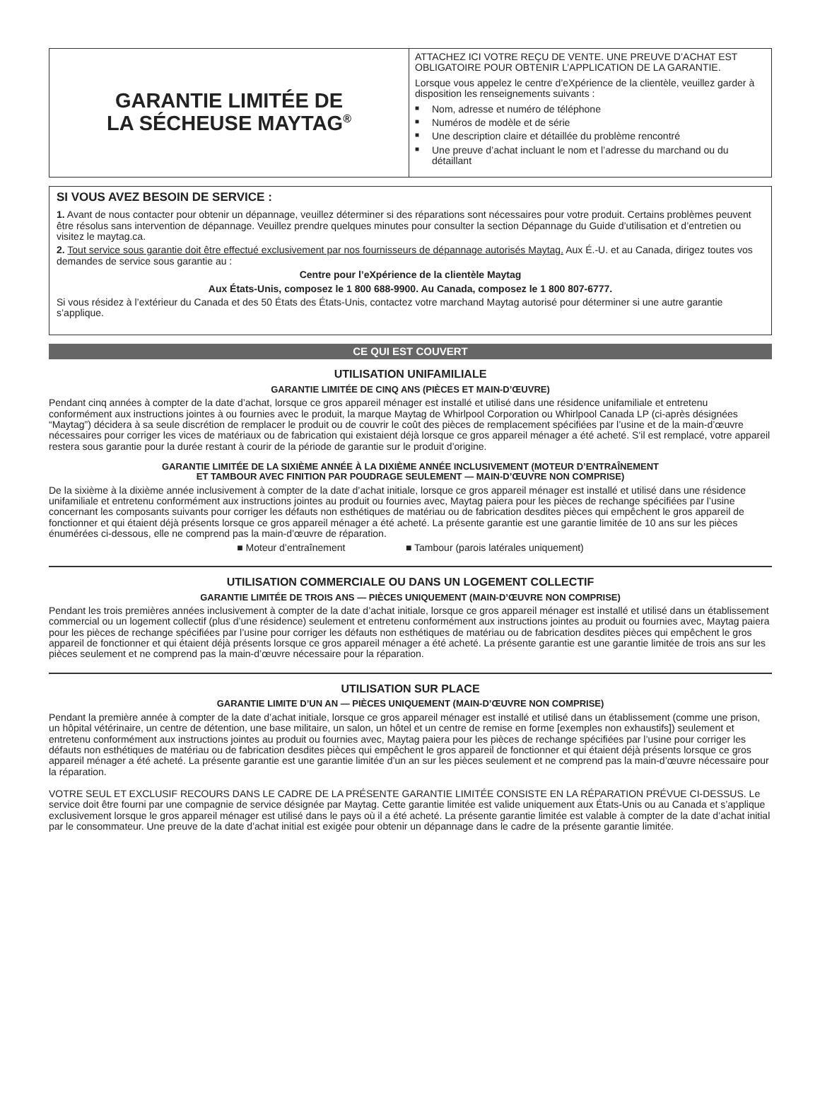GARANTIE LIMITÉE DE
LA SÉCHEUSE MAYTAG<sup>®</sup>
ATTACHEZ ICI VOTRE REÇU DE VENTE. UNE PREUVE D’ACHAT EST OBLIGATOIRE POUR OBTENIR L’APPLICATION DE LA GARANTIE.
Lorsque vous appelez le centre d’eXpérience de la clientèle, veuillez garder à disposition les renseignements suivants :
■ Nom, adresse et numéro de téléphone
■ Numéros de modèle et de série
■ Une description claire et détaillée du problème rencontré
■ Une preuve d’achat incluant le nom et l’adresse du marchand ou du détaillant
SI VOUS AVEZ BESOIN DE SERVICE :
1. Avant de nous contacter pour obtenir un dépannage, veuillez déterminer si des réparations sont nécessaires pour votre produit. Certains problèmes peuvent être résolus sans intervention de dépannage. Veuillez prendre quelques minutes pour consulter la section Dépannage du Guide d’utilisation et d’entretien ou visitez le maytag.ca.
2. Tout service sous garantie doit être effectué exclusivement par nos fournisseurs de dépannage autorisés Maytag. Aux É.-U. et au Canada, dirigez toutes vos demandes de service sous garantie au :
Centre pour l’eXpérience de la clientèle Maytag
Aux États-Unis, composez le 1 800 688-9900. Au Canada, composez le 1 800 807-6777.
Si vous résidez à l’extérieur du Canada et des 50 États des États-Unis, contactez votre marchand Maytag autorisé pour déterminer si une autre garantie s’applique.
CE QUI EST COUVERT
UTILISATION UNIFAMILIALE
GARANTIE LIMITÉE DE CINQ ANS (PIÈCES ET MAIN-D’ŒUVRE)
Pendant cinq années à compter de la date d’achat, lorsque ce gros appareil ménager est installé et utilisé dans une résidence unifamiliale et entretenu conformément aux instructions jointes à ou fournies avec le produit, la marque Maytag de Whirlpool Corporation ou Whirlpool Canada LP (ci-après désignées “Maytag”) décidera à sa seule discrétion de remplacer le produit ou de couvrir le coût des pièces de remplacement spécifiées par l’usine et de la main-d’œuvre nécessaires pour corriger les vices de matériaux ou de fabrication qui existaient déjà lorsque ce gros appareil ménager a été acheté. S’il est remplacé, votre appareil restera sous garantie pour la durée restant à courir de la période de garantie sur le produit d’origine.
GARANTIE LIMITÉE DE LA SIXIÈME ANNÉE À LA DIXIÈME ANNÉE INCLUSIVEMENT (MOTEUR D’ENTRAÎNEMENT
ET TAMBOUR AVEC FINITION PAR POUDRAGE SEULEMENT — MAIN-D’ŒUVRE NON COMPRISE)
De la sixième à la dixième année inclusivement à compter de la date d’achat initiale, lorsque ce gros appareil ménager est installé et utilisé dans une résidence unifamiliale et entretenu conformément aux instructions jointes au produit ou fournies avec, Maytag paiera pour les pièces de rechange spécifiées par l’usine concernant les composants suivants pour corriger les défauts non esthétiques de matériau ou de fabrication desdites pièces qui empêchent le gros appareil de fonctionner et qui étaient déjà présents lorsque ce gros appareil ménager a été acheté. La présente garantie est une garantie limitée de 10 ans sur les pièces énumérées ci-dessous, elle ne comprend pas la main-d’œuvre de réparation.
■ Moteur d’entraînement ■ Tambour (parois latérales uniquement)
UTILISATION COMMERCIALE OU DANS UN LOGEMENT COLLECTIF
GARANTIE LIMITÉE DE TROIS ANS — PIÈCES UNIQUEMENT (MAIN-D’ŒUVRE NON COMPRISE)
Pendant les trois premières années inclusivement à compter de la date d’achat initiale, lorsque ce gros appareil ménager est installé et utilisé dans un établissement commercial ou un logement collectif (plus d’une résidence) seulement et entretenu conformément aux instructions jointes au produit ou fournies avec, Maytag paiera pour les pièces de rechange spécifiées par l’usine pour corriger les défauts non esthétiques de matériau ou de fabrication desdites pièces qui empêchent le gros appareil de fonctionner et qui étaient déjà présents lorsque ce gros appareil ménager a été acheté. La présente garantie est une garantie limitée de trois ans sur les pièces seulement et ne comprend pas la main-d’œuvre nécessaire pour la réparation.
UTILISATION SUR PLACE
GARANTIE LIMITE D’UN AN — PIÈCES UNIQUEMENT (MAIN-D’ŒUVRE NON COMPRISE)
Pendant la première année à compter de la date d’achat initiale, lorsque ce gros appareil ménager est installé et utilisé dans un établissement (comme une prison, un hôpital vétérinaire, un centre de détention, une base militaire, un salon, un hôtel et un centre de remise en forme [exemples non exhaustifs]) seulement et entretenu conformément aux instructions jointes au produit ou fournies avec, Maytag paiera pour les pièces de rechange spécifiées par l’usine pour corriger les défauts non esthétiques de matériau ou de fabrication desdites pièces qui empêchent le gros appareil de fonctionner et qui étaient déjà présents lorsque ce gros appareil ménager a été acheté. La présente garantie est une garantie limitée d’un an sur les pièces seulement et ne comprend pas la main-d’œuvre nécessaire pour la réparation.
VOTRE SEUL ET EXCLUSIF RECOURS DANS LE CADRE DE LA PRÉSENTE GARANTIE LIMITÉE CONSISTE EN LA RÉPARATION PRÉVUE CI-DESSUS. Le service doit être fourni par une compagnie de service désignée par Maytag. Cette garantie limitée est valide uniquement aux États-Unis ou au Canada et s’applique exclusivement lorsque le gros appareil ménager est utilisé dans le pays où il a été acheté. La présente garantie limitée est valable à compter de la date d’achat initial par le consommateur. Une preuve de la date d’achat initial est exigée pour obtenir un dépannage dans le cadre de la présente garantie limitée.